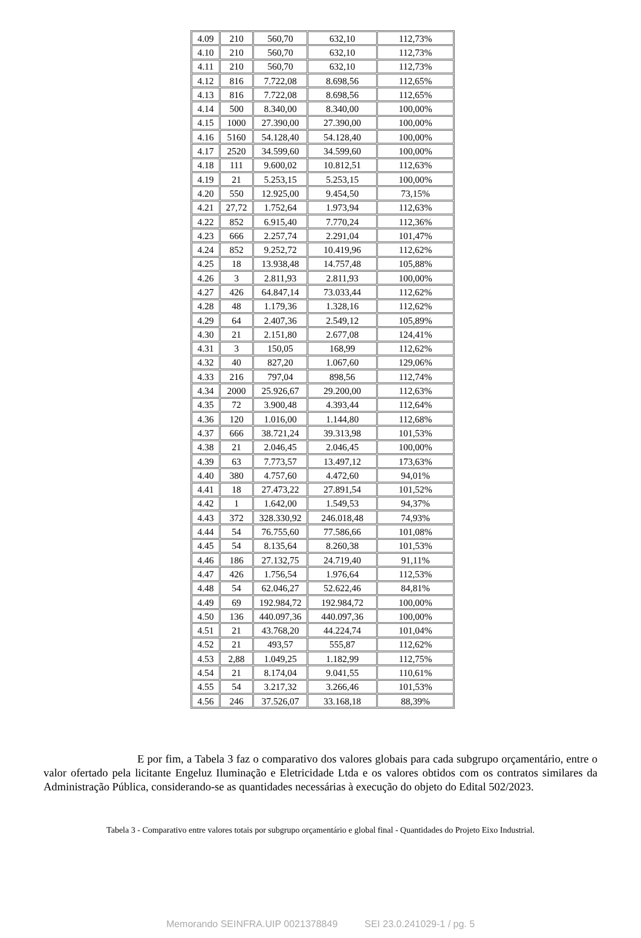| 4.09 | 210 | 560,70 | 632,10 | 112,73% |
| 4.10 | 210 | 560,70 | 632,10 | 112,73% |
| 4.11 | 210 | 560,70 | 632,10 | 112,73% |
| 4.12 | 816 | 7.722,08 | 8.698,56 | 112,65% |
| 4.13 | 816 | 7.722,08 | 8.698,56 | 112,65% |
| 4.14 | 500 | 8.340,00 | 8.340,00 | 100,00% |
| 4.15 | 1000 | 27.390,00 | 27.390,00 | 100,00% |
| 4.16 | 5160 | 54.128,40 | 54.128,40 | 100,00% |
| 4.17 | 2520 | 34.599,60 | 34.599,60 | 100,00% |
| 4.18 | 111 | 9.600,02 | 10.812,51 | 112,63% |
| 4.19 | 21 | 5.253,15 | 5.253,15 | 100,00% |
| 4.20 | 550 | 12.925,00 | 9.454,50 | 73,15% |
| 4.21 | 27,72 | 1.752,64 | 1.973,94 | 112,63% |
| 4.22 | 852 | 6.915,40 | 7.770,24 | 112,36% |
| 4.23 | 666 | 2.257,74 | 2.291,04 | 101,47% |
| 4.24 | 852 | 9.252,72 | 10.419,96 | 112,62% |
| 4.25 | 18 | 13.938,48 | 14.757,48 | 105,88% |
| 4.26 | 3 | 2.811,93 | 2.811,93 | 100,00% |
| 4.27 | 426 | 64.847,14 | 73.033,44 | 112,62% |
| 4.28 | 48 | 1.179,36 | 1.328,16 | 112,62% |
| 4.29 | 64 | 2.407,36 | 2.549,12 | 105,89% |
| 4.30 | 21 | 2.151,80 | 2.677,08 | 124,41% |
| 4.31 | 3 | 150,05 | 168,99 | 112,62% |
| 4.32 | 40 | 827,20 | 1.067,60 | 129,06% |
| 4.33 | 216 | 797,04 | 898,56 | 112,74% |
| 4.34 | 2000 | 25.926,67 | 29.200,00 | 112,63% |
| 4.35 | 72 | 3.900,48 | 4.393,44 | 112,64% |
| 4.36 | 120 | 1.016,00 | 1.144,80 | 112,68% |
| 4.37 | 666 | 38.721,24 | 39.313,98 | 101,53% |
| 4.38 | 21 | 2.046,45 | 2.046,45 | 100,00% |
| 4.39 | 63 | 7.773,57 | 13.497,12 | 173,63% |
| 4.40 | 380 | 4.757,60 | 4.472,60 | 94,01% |
| 4.41 | 18 | 27.473,22 | 27.891,54 | 101,52% |
| 4.42 | 1 | 1.642,00 | 1.549,53 | 94,37% |
| 4.43 | 372 | 328.330,92 | 246.018,48 | 74,93% |
| 4.44 | 54 | 76.755,60 | 77.586,66 | 101,08% |
| 4.45 | 54 | 8.135,64 | 8.260,38 | 101,53% |
| 4.46 | 186 | 27.132,75 | 24.719,40 | 91,11% |
| 4.47 | 426 | 1.756,54 | 1.976,64 | 112,53% |
| 4.48 | 54 | 62.046,27 | 52.622,46 | 84,81% |
| 4.49 | 69 | 192.984,72 | 192.984,72 | 100,00% |
| 4.50 | 136 | 440.097,36 | 440.097,36 | 100,00% |
| 4.51 | 21 | 43.768,20 | 44.224,74 | 101,04% |
| 4.52 | 21 | 493,57 | 555,87 | 112,62% |
| 4.53 | 2,88 | 1.049,25 | 1.182,99 | 112,75% |
| 4.54 | 21 | 8.174,04 | 9.041,55 | 110,61% |
| 4.55 | 54 | 3.217,32 | 3.266,46 | 101,53% |
| 4.56 | 246 | 37.526,07 | 33.168,18 | 88,39% |
E por fim, a Tabela 3 faz o comparativo dos valores globais para cada subgrupo orçamentário, entre o valor ofertado pela licitante Engeluz Iluminação e Eletricidade Ltda e os valores obtidos com os contratos similares da Administração Pública, considerando-se as quantidades necessárias à execução do objeto do Edital 502/2023.
Tabela 3 - Comparativo entre valores totais por subgrupo orçamentário e global final - Quantidades do Projeto Eixo Industrial.
Memorando SEINFRA.UIP 0021378849 SEI 23.0.241029-1 / pg. 5